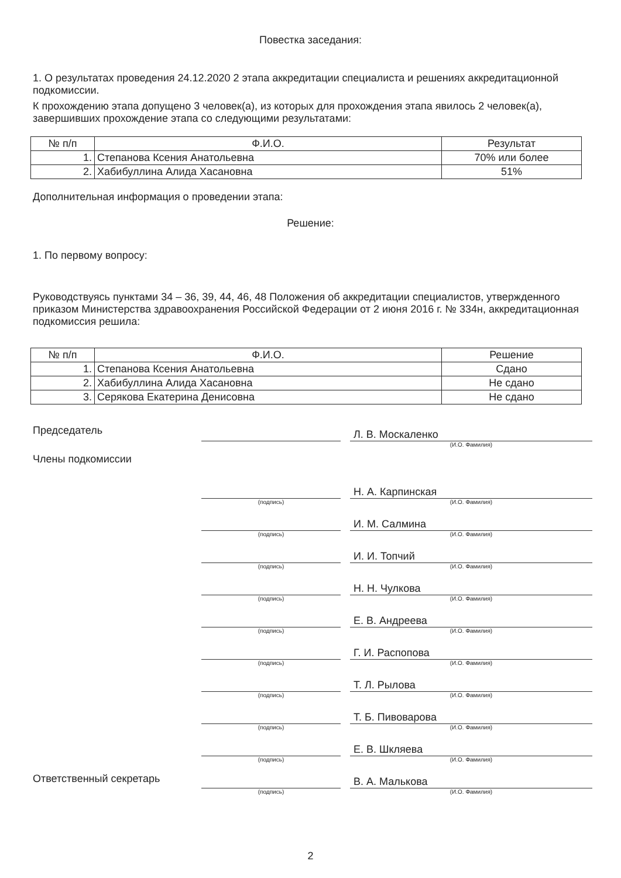Повестка заседания:
1. О результатах проведения 24.12.2020 2 этапа аккредитации специалиста и решениях аккредитационной подкомиссии.
К прохождению этапа допущено 3 человек(а), из которых для прохождения этапа явилось 2 человек(а), завершивших прохождение этапа со следующими результатами:
| № п/п | Ф.И.О. | Результат |
| --- | --- | --- |
| 1. | Степанова Ксения Анатольевна | 70% или более |
| 2. | Хабибуллина Алида Хасановна | 51% |
Дополнительная информация о проведении этапа:
Решение:
1. По первому вопросу:
Руководствуясь пунктами 34 – 36, 39, 44, 46, 48 Положения об аккредитации специалистов, утвержденного приказом Министерства здравоохранения Российской Федерации от 2 июня 2016 г. № 334н, аккредитационная подкомиссия решила:
| № п/п | Ф.И.О. | Решение |
| --- | --- | --- |
| 1. | Степанова Ксения Анатольевна | Сдано |
| 2. | Хабибуллина Алида Хасановна | Не сдано |
| 3. | Серякова Екатерина Денисовна | Не сдано |
Председатель
Л. В. Москаленко
(И.О. Фамилия)
Члены подкомиссии
Н. А. Карпинская
(подпись) (И.О. Фамилия)
И. М. Салмина
(подпись) (И.О. Фамилия)
И. И. Топчий
(подпись) (И.О. Фамилия)
Н. Н. Чулкова
(подпись) (И.О. Фамилия)
Е. В. Андреева
(подпись) (И.О. Фамилия)
Г. И. Распопова
(подпись) (И.О. Фамилия)
Т. Л. Рылова
(подпись) (И.О. Фамилия)
Т. Б. Пивоварова
(подпись) (И.О. Фамилия)
Е. В. Шкляева
(подпись) (И.О. Фамилия)
Ответственный секретарь
В. А. Малькова
(подпись) (И.О. Фамилия)
2